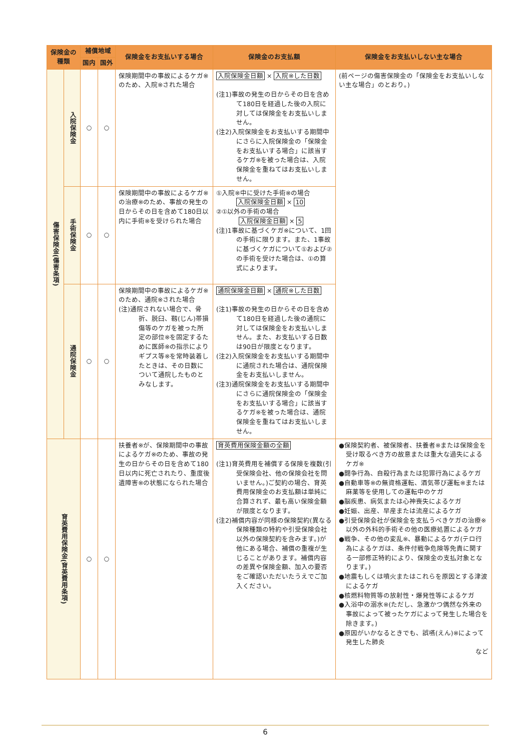| 保険金の 種類 | | 補償地域 | | 保険金をお支払いする場合 | 保険金のお支払額 | 保険金をお支払いしない主な場合 |
| --- | --- | --- | --- | --- | --- | --- |
| | | 国内 | 国外 | | | |
| 傷害保険金(傷害条項) | 入院保険金 | ○ | ○ | 保険期間中の事故によるケガ※のため、入院※された場合 | 入院保険金日額 × 入院※した日数 (注1)事故の発生の日からその日を含めて180日を経過した後の入院に対しては保険金をお支払いしません。 (注2)入院保険金をお支払いする期間中にさらに入院保険金の「保険金をお支払いする場合」に該当するケガ※を被った場合は、入院保険金を重ねてはお支払いしません。 | (前ページの傷害保険金の「保険金をお支払いしない主な場合」のとおり。) |
| | 手術保険金 | ○ | ○ | 保険期間中の事故によるケガ※の治療※のため、事故の発生の日からその日を含めて180日以内に手術※を受けられた場合 | ①入院※中に受けた手術※の場合 入院保険金日額 × 10 ②①以外の手術の場合 入院保険金日額 × 5 (注)1事故に基づくケガ※について、1回の手術に限ります。また、1事故に基づくケガについて①および②の手術を受けた場合は、①の算式によります。 | |
| | 通院保険金 | ○ | ○ | 保険期間中の事故によるケガ※のため、通院※された場合 (注)通院されない場合で、骨折、脱臼、靱(じん)帯損傷等のケガを被った所定の部位※を固定するために医師※の指示によりギプス等※を常時装着したときは、その日数について通院したものとみなします。 | 通院保険金日額 × 通院※した日数 (注1)事故の発生の日からその日を含めて180日を経過した後の通院に対しては保険金をお支払いしません。また、お支払いする日数は90日が限度となります。 (注2)入院保険金をお支払いする期間中に通院された場合は、通院保険金をお支払いしません。 (注3)通院保険金をお支払いする期間中にさらに通院保険金の「保険金をお支払いする場合」に該当するケガ※を被った場合は、通院保険金を重ねてはお支払いしません。 | |
| 育英費用保険金(育英費用条項) | | ○ | ○ | 扶養者※が、保険期間中の事故によるケガ※のため、事故の発生の日からその日を含めて180日以内に死亡されたり、重度後遺障害※の状態になられた場合 | 育英費用保険金額の全額 (注1)育英費用を補償する保険を複数(引受保険会社、他の保険会社を問いません。)ご契約の場合、育英費用保険金のお支払額は単純に合算されず、最も高い保険金額が限度となります。 (注2)補償内容が同様の保険契約(異なる保険種類の特約や引受保険会社以外の保険契約を含みます。)が他にある場合、補償の重複が生じることがあります。補償内容の差異や保険金額、加入の要否をご確認いただいたうえでご加入ください。 | ●保険契約者、被保険者、扶養者※または保険金を受け取るべき方の故意または重大な過失によるケガ※ ●闘争行為、自殺行為または犯罪行為によるケガ ●自動車等※の無資格運転、酒気帯び運転※または麻薬等を使用しての運転中のケガ ●脳疾患、病気または心神喪失によるケガ ●妊娠、出産、早産または流産によるケガ ●引受保険会社が保険金を支払うべきケガの治療※以外の外科的手術その他の医療処置によるケガ ●戦争、その他の変乱※、暴動によるケガ(テロ行為によるケガは、条件付戦争危険等免責に関する一部修正特約により、保険金の支払対象となります。) ●地震もしくは噴火またはこれらを原因とする津波によるケガ ●核燃料物質等の放射性・爆発性等によるケガ ●入浴中の溺水※(ただし、急激かつ偶然な外来の事故によって被ったケガによって発生した場合を除きます。) ●原因がいかなるときでも、誤嚥(えん)※によって発生した肺炎 など |
6